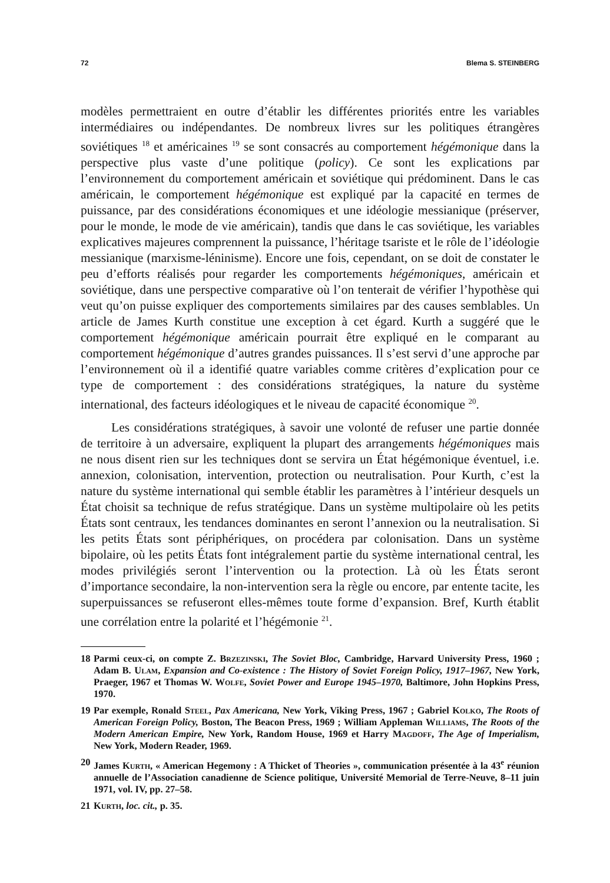72 Blema S. STEINBERG
modèles permettraient en outre d’établir les différentes priorités entre les variables intermédiaires ou indépendantes. De nombreux livres sur les politiques étrangères soviétiques <sup>18</sup> et américaines <sup>19</sup> se sont consacrés au comportement hégémonique dans la perspective plus vaste d’une politique (policy). Ce sont les explications par l’environnement du comportement américain et soviétique qui prédominent. Dans le cas américain, le comportement hégémonique est expliqué par la capacité en termes de puissance, par des considérations économiques et une idéologie messianique (préserver, pour le monde, le mode de vie américain), tandis que dans le cas soviétique, les variables explicatives majeures comprennent la puissance, l’héritage tsariste et le rôle de l’idéologie messianique (marxisme-léninisme). Encore une fois, cependant, on se doit de constater le peu d’efforts réalisés pour regarder les comportements hégémoniques, américain et soviétique, dans une perspective comparative où l’on tenterait de vérifier l’hypothèse qui veut qu’on puisse expliquer des comportements similaires par des causes semblables. Un article de James Kurth constitue une exception à cet égard. Kurth a suggéré que le comportement hégémonique américain pourrait être expliqué en le comparant au comportement hégémonique d’autres grandes puissances. Il s’est servi d’une approche par l’environnement où il a identifié quatre variables comme critères d’explication pour ce type de comportement : des considérations stratégiques, la nature du système international, des facteurs idéologiques et le niveau de capacité économique <sup>20</sup>.
Les considérations stratégiques, à savoir une volonté de refuser une partie donnée de territoire à un adversaire, expliquent la plupart des arrangements hégémoniques mais ne nous disent rien sur les techniques dont se servira un État hégémonique éventuel, i.e. annexion, colonisation, intervention, protection ou neutralisation. Pour Kurth, c’est la nature du système international qui semble établir les paramètres à l’intérieur desquels un État choisit sa technique de refus stratégique. Dans un système multipolaire où les petits États sont centraux, les tendances dominantes en seront l’annexion ou la neutralisation. Si les petits États sont périphériques, on procédera par colonisation. Dans un système bipolaire, où les petits États font intégralement partie du système international central, les modes privilégiés seront l’intervention ou la protection. Là où les États seront d’importance secondaire, la non-intervention sera la règle ou encore, par entente tacite, les superpuissances se refuseront elles-mêmes toute forme d’expansion. Bref, Kurth établit une corrélation entre la polarité et l’hégémonie <sup>21</sup>.
18 Parmi ceux-ci, on compte Z. Brzezinski, The Soviet Bloc, Cambridge, Harvard University Press, 1960 ; Adam B. Ulam, Expansion and Co-existence : The History of Soviet Foreign Policy, 1917–1967, New York, Praeger, 1967 et Thomas W. Wolfe, Soviet Power and Europe 1945–1970, Baltimore, John Hopkins Press, 1970.
19 Par exemple, Ronald Steel, Pax Americana, New York, Viking Press, 1967 ; Gabriel Kolko, The Roots of American Foreign Policy, Boston, The Beacon Press, 1969 ; William Appleman Williams, The Roots of the Modern American Empire, New York, Random House, 1969 et Harry Magdoff, The Age of Imperialism, New York, Modern Reader, 1969.
20 James Kurth, « American Hegemony : A Thicket of Theories », communication présentée à la 43<sup>e</sup> réunion annuelle de l’Association canadienne de Science politique, Université Memorial de Terre-Neuve, 8–11 juin 1971, vol. IV, pp. 27–58.
21 Kurth, loc. cit., p. 35.